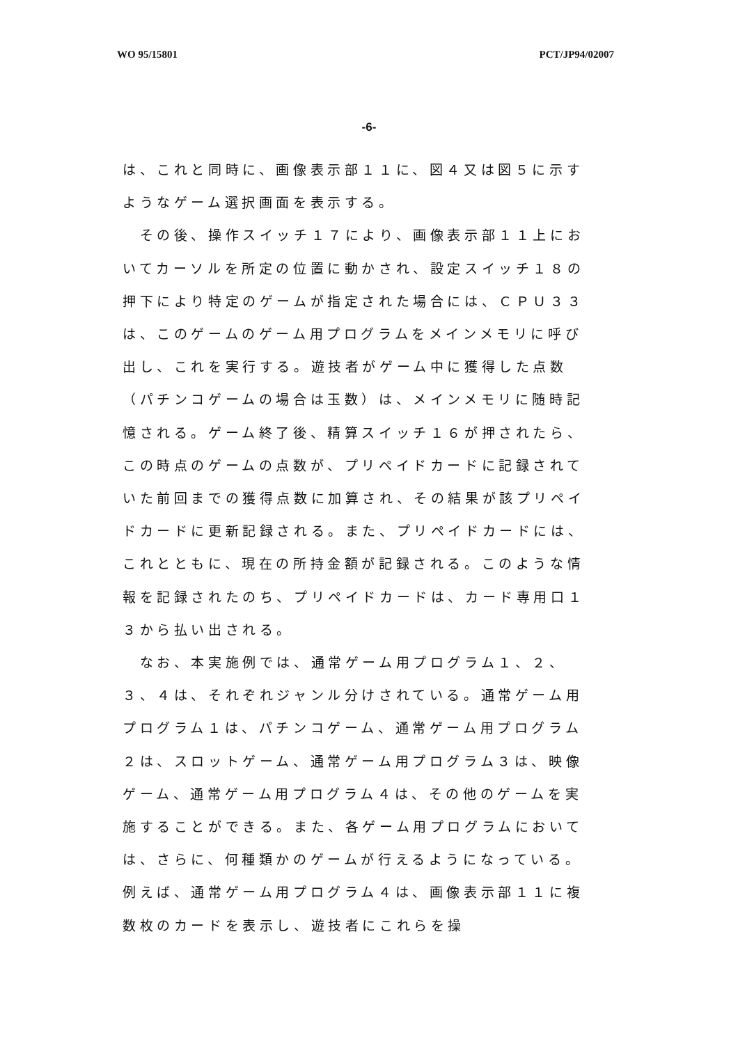WO 95/15801 PCT/JP94/02007
-6-
は、これと同時に、画像表示部１１に、図４又は図５に示すようなゲーム選択画面を表示する。
　その後、操作スイッチ１７により、画像表示部１１上においてカーソルを所定の位置に動かされ、設定スイッチ１８の押下により特定のゲームが指定された場合には、ＣＰＵ３３は、このゲームのゲーム用プログラムをメインメモリに呼び出し、これを実行する。遊技者がゲーム中に獲得した点数（パチンコゲームの場合は玉数）は、メインメモリに随時記憶される。ゲーム終了後、精算スイッチ１６が押されたら、この時点のゲームの点数が、プリペイドカードに記録されていた前回までの獲得点数に加算され、その結果が該プリペイドカードに更新記録される。また、プリペイドカードには、これとともに、現在の所持金額が記録される。このような情報を記録されたのち、プリペイドカードは、カード専用口１３から払い出される。
　なお、本実施例では、通常ゲーム用プログラム１、２、３、４は、それぞれジャンル分けされている。通常ゲーム用プログラム１は、パチンコゲーム、通常ゲーム用プログラム２は、スロットゲーム、通常ゲーム用プログラム３は、映像ゲーム、通常ゲーム用プログラム４は、その他のゲームを実施することができる。また、各ゲーム用プログラムにおいては、さらに、何種類かのゲームが行えるようになっている。例えば、通常ゲーム用プログラム４は、画像表示部１１に複数枚のカードを表示し、遊技者にこれらを操